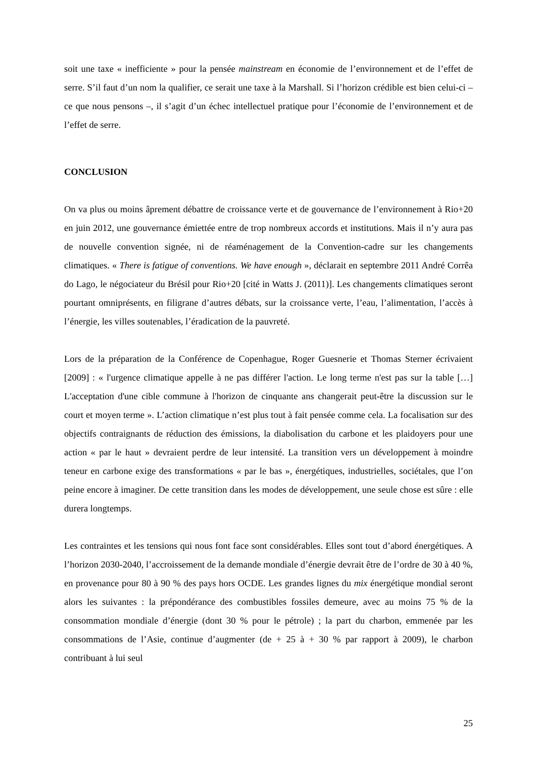soit une taxe « inefficiente » pour la pensée mainstream en économie de l’environnement et de l’effet de serre. S’il faut d’un nom la qualifier, ce serait une taxe à la Marshall. Si l’horizon crédible est bien celui-ci – ce que nous pensons –, il s’agit d’un échec intellectuel pratique pour l’économie de l’environnement et de l’effet de serre.
CONCLUSION
On va plus ou moins âprement débattre de croissance verte et de gouvernance de l’environnement à Rio+20 en juin 2012, une gouvernance émiettée entre de trop nombreux accords et institutions. Mais il n’y aura pas de nouvelle convention signée, ni de réaménagement de la Convention-cadre sur les changements climatiques. « There is fatigue of conventions. We have enough », déclarait en septembre 2011 André Corrêa do Lago, le négociateur du Brésil pour Rio+20 [cité in Watts J. (2011)]. Les changements climatiques seront pourtant omniprésents, en filigrane d’autres débats, sur la croissance verte, l’eau, l’alimentation, l’accès à l’énergie, les villes soutenables, l’éradication de la pauvreté.
Lors de la préparation de la Conférence de Copenhague, Roger Guesnerie et Thomas Sterner écrivaient [2009] : « l'urgence climatique appelle à ne pas différer l'action. Le long terme n'est pas sur la table […] L'acceptation d'une cible commune à l'horizon de cinquante ans changerait peut-être la discussion sur le court et moyen terme ». L’action climatique n’est plus tout à fait pensée comme cela. La focalisation sur des objectifs contraignants de réduction des émissions, la diabolisation du carbone et les plaidoyers pour une action « par le haut » devraient perdre de leur intensité. La transition vers un développement à moindre teneur en carbone exige des transformations « par le bas », énergétiques, industrielles, sociétales, que l’on peine encore à imaginer. De cette transition dans les modes de développement, une seule chose est sûre : elle durera longtemps.
Les contraintes et les tensions qui nous font face sont considérables. Elles sont tout d’abord énergétiques. A l’horizon 2030-2040, l’accroissement de la demande mondiale d’énergie devrait être de l’ordre de 30 à 40 %, en provenance pour 80 à 90 % des pays hors OCDE. Les grandes lignes du mix énergétique mondial seront alors les suivantes : la prépondérance des combustibles fossiles demeure, avec au moins 75 % de la consommation mondiale d’énergie (dont 30 % pour le pétrole) ; la part du charbon, emmenée par les consommations de l’Asie, continue d’augmenter (de + 25 à + 30 % par rapport à 2009), le charbon contribuant à lui seul
25